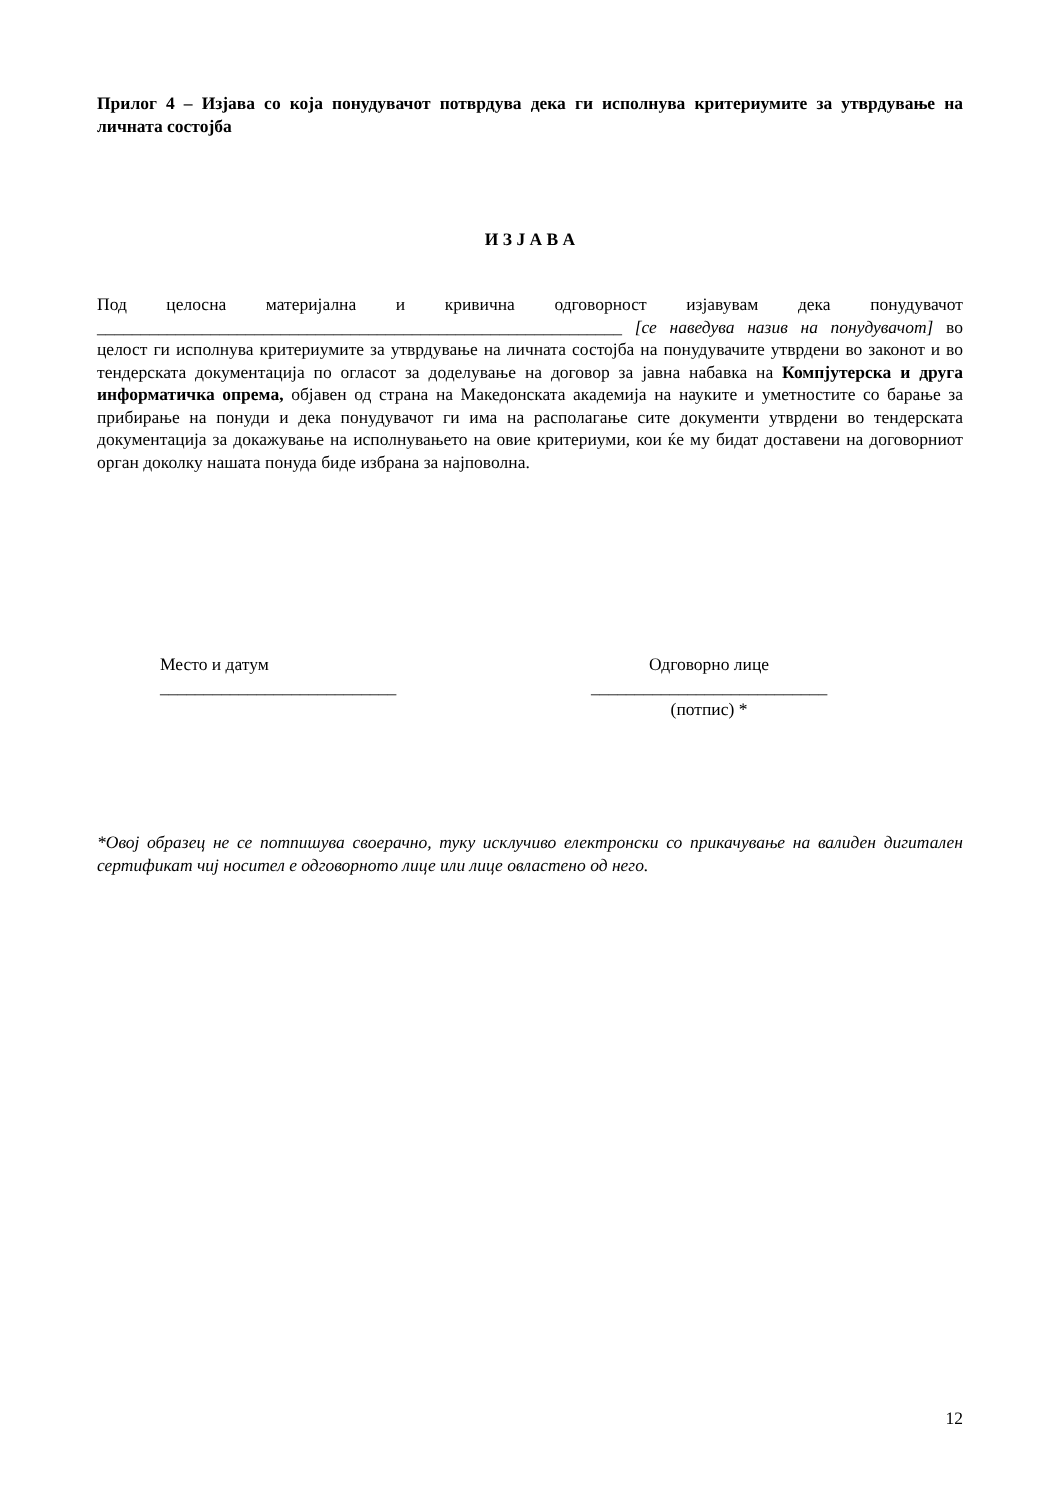Прилог 4 – Изјава со која понудувачот потврдува дека ги исполнува критериумите за утврдување на личната состојба
И З Ј А В А
Под целосна материјална и кривична одговорност изјавувам дека понудувачот ____________________________________________________________ [се наведува назив на понудувачот] во целост ги исполнува критериумите за утврдување на личната состојба на понудувачите утврдени во законот и во тендерската документација по огласот за доделување на договор за јавна набавка на Компјутерска и друга информатичка опрема, објавен од страна на Македонската академија на науките и уметностите со барање за прибирање на понуди и дека понудувачот ги има на располагање сите документи утврдени во тендерската документација за докажување на исполнувањето на овие критериуми, кои ќе му бидат доставени на договорниот орган доколку нашата понуда биде избрана за најповолна.
Место и датум
___________________________
Одговорно лице
___________________________
(потпис) *
*Овој образец не се потпишува своерачно, туку исклучиво електронски со прикачување на валиден дигитален сертификат чиј носител е одговорното лице или лице овластено од него.
12